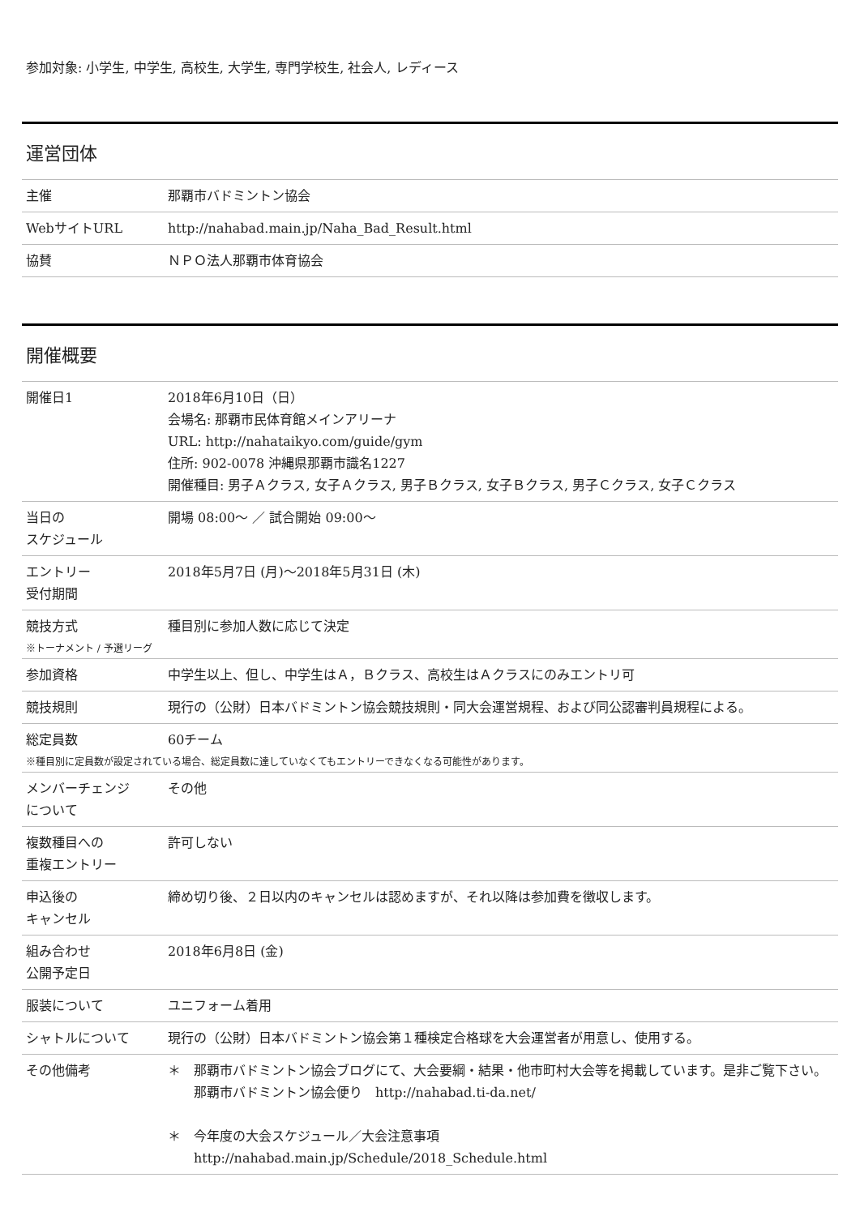参加対象: 小学生, 中学生, 高校生, 大学生, 専門学校生, 社会人, レディース
運営団体
| 主催 | 那覇市バドミントン協会 |
| WebサイトURL | http://nahabad.main.jp/Naha_Bad_Result.html |
| 協賛 | ＮＰＯ法人那覇市体育協会 |
開催概要
| 開催日1 | 2018年6月10日（日） 会場名: 那覇市民体育館メインアリーナ URL: http://nahataikyo.com/guide/gym 住所: 902-0078 沖縄県那覇市識名1227 開催種目: 男子Ａクラス, 女子Ａクラス, 男子Ｂクラス, 女子Ｂクラス, 男子Ｃクラス, 女子Ｃクラス |
| 当日の スケジュール | 開場 08:00〜 ／ 試合開始 09:00〜 |
| エントリー 受付期間 | 2018年5月7日 (月)〜2018年5月31日 (木) |
| 競技方式 | 種目別に参加人数に応じて決定 |
| ※トーナメント / 予選リーグ | |
| 参加資格 | 中学生以上、但し、中学生はＡ，Ｂクラス、高校生はＡクラスにのみエントリ可 |
| 競技規則 | 現行の（公財）日本バドミントン協会競技規則・同大会運営規程、および同公認審判員規程による。 |
| 総定員数 | 60チーム |
| ※種目別に定員数が設定されている場合、総定員数に達していなくてもエントリーできなくなる可能性があります。 | |
| メンバーチェンジ について | その他 |
| 複数種目への 重複エントリー | 許可しない |
| 申込後の キャンセル | 締め切り後、２日以内のキャンセルは認めますが、それ以降は参加費を徴収します。 |
| 組み合わせ 公開予定日 | 2018年6月8日 (金) |
| 服装について | ユニフォーム着用 |
| シャトルについて | 現行の（公財）日本バドミントン協会第１種検定合格球を大会運営者が用意し、使用する。 |
| その他備考 | ＊ 那覇市バドミントン協会ブログにて、大会要綱・結果・他市町村大会等を掲載しています。是非ご覧下さい。 那覇市バドミントン協会便り http://nahabad.ti-da.net/ ＊ 今年度の大会スケジュール／大会注意事項 http://nahabad.main.jp/Schedule/2018_Schedule.html |